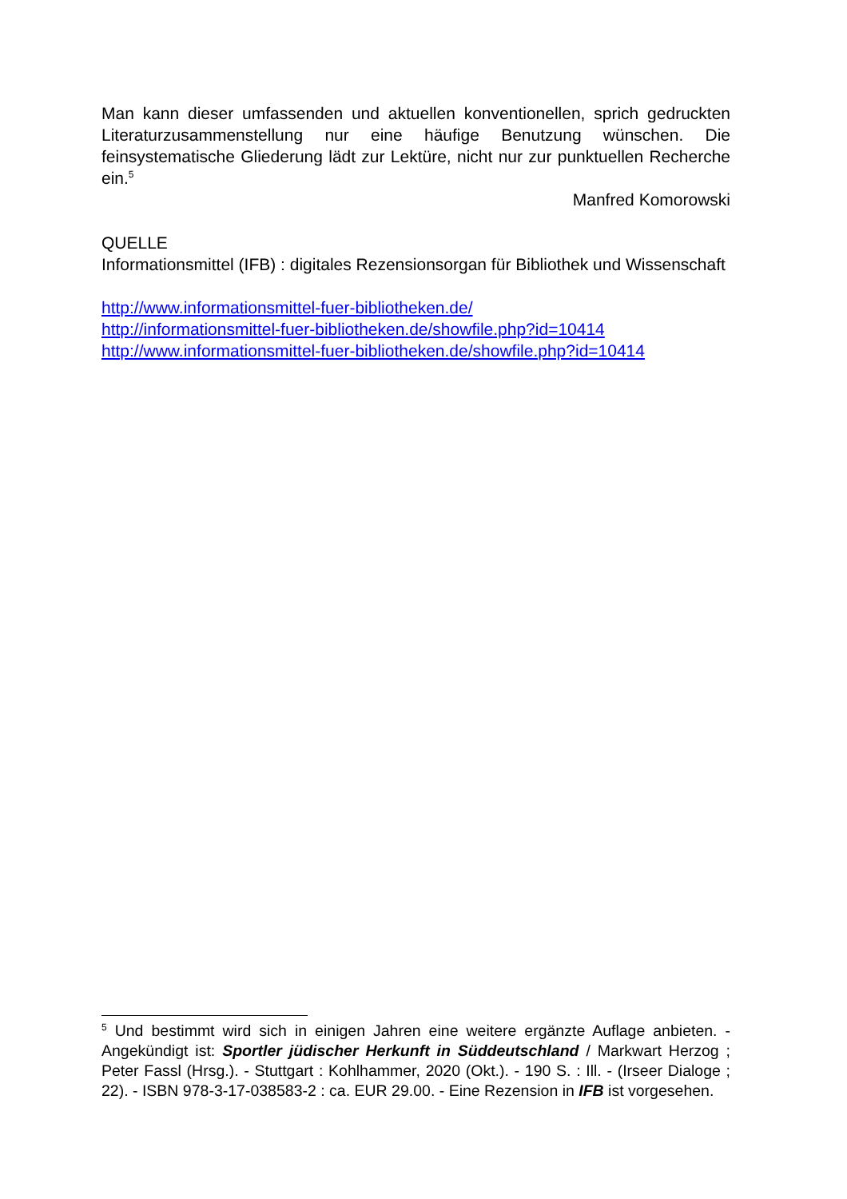Man kann dieser umfassenden und aktuellen konventionellen, sprich gedruckten Literaturzusammenstellung nur eine häufige Benutzung wünschen. Die feinsystematische Gliederung lädt zur Lektüre, nicht nur zur punktuellen Recherche ein.<sup>5</sup>
Manfred Komorowski
QUELLE
Informationsmittel (IFB) : digitales Rezensionsorgan für Bibliothek und Wissenschaft
http://www.informationsmittel-fuer-bibliotheken.de/
http://informationsmittel-fuer-bibliotheken.de/showfile.php?id=10414
http://www.informationsmittel-fuer-bibliotheken.de/showfile.php?id=10414
<sup>5</sup> Und bestimmt wird sich in einigen Jahren eine weitere ergänzte Auflage anbieten. - Angekündigt ist: Sportler jüdischer Herkunft in Süddeutschland / Markwart Herzog ; Peter Fassl (Hrsg.). - Stuttgart : Kohlhammer, 2020 (Okt.). - 190 S. : Ill. - (Irseer Dialoge ; 22). - ISBN 978-3-17-038583-2 : ca. EUR 29.00. - Eine Rezension in IFB ist vorgesehen.